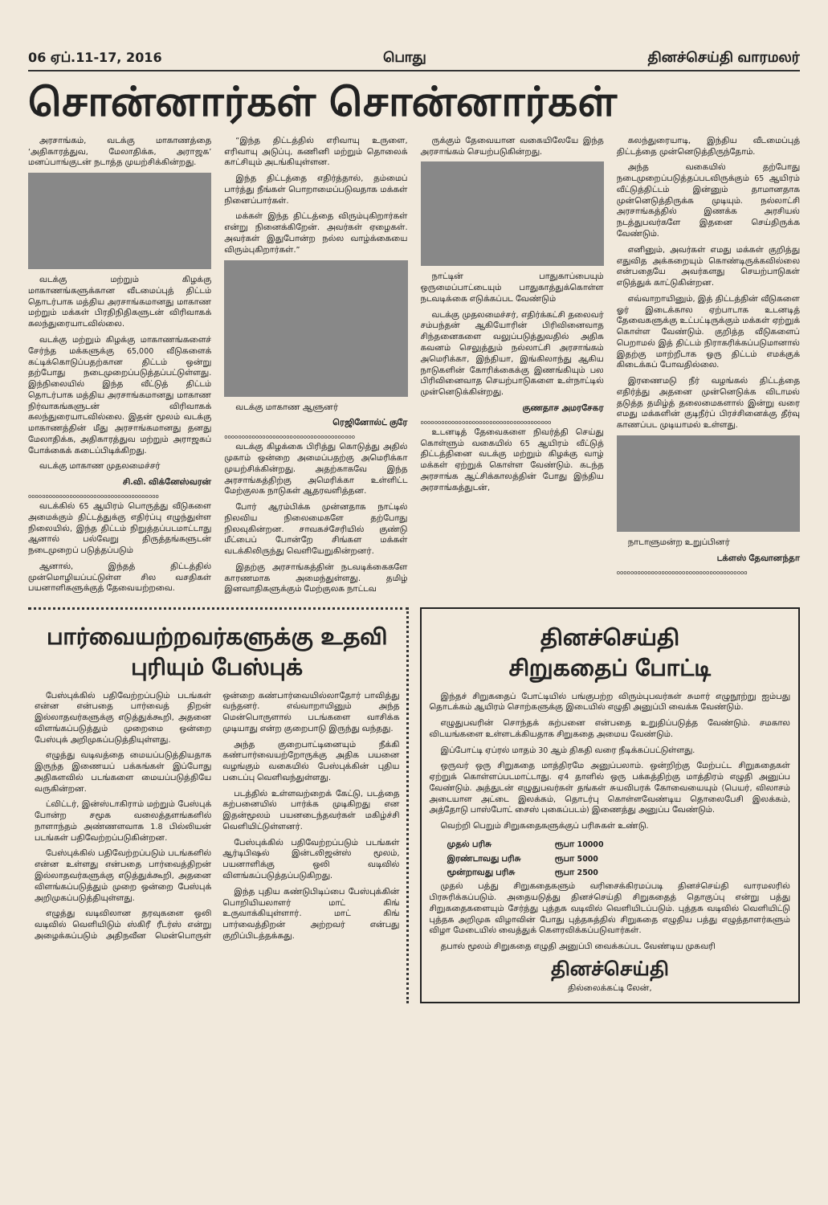06 ஏப்.11-17, 2016 பொது தினச்செய்தி வாரமலர்
சொன்னார்கள் சொன்னார்கள்
அரசாங்கம், வடக்கு மாகாணத்தை ‘அதிகாரத்துவ, மேலாதிக்க, அராஜக’ மனப்பாங்குடன் நடாத்த முயற்சிக்கின்றது.
வடக்கு மற்றும் கிழக்கு மாகாணங்களுக்கான வீடமைப்புத் திட்டம் தொடர்பாக மத்திய அரசாங்கமானது மாகாண மற்றும் மக்கள் பிரதிநிதிகளுடன் விரிவாகக் கலந்துரையாடவில்லை.
வடக்கு மற்றும் கிழக்கு மாகாணங்களைச் சேர்ந்த மக்களுக்கு 65,000 வீடுகளைக் கட்டிக்கொடுப்பதற்கான திட்டம் ஒன்று தற்போது நடைமுறைப்படுத்தப்பட்டுள்ளது. இந்நிலையில் இந்த வீட்டுத் திட்டம் தொடர்பாக மத்திய அரசாங்கமானது மாகாண நிர்வாகங்களுடன் விரிவாகக் கலந்துரையாடவில்லை. இதன் மூலம் வடக்கு மாகாணத்தின் மீது அரசாங்கமானது தனது மேலாதிக்க, அதிகாரத்துவ மற்றும் அராஜகப் போக்கைக் கடைப்பிடிக்கிறது.
வடக்கு மாகாண முதலமைச்சர்
சி.வி. விக்னேஸ்வரன்
oooooooooooooooooooooooooooooooooooooo
வடக்கில் 65 ஆயிரம் பொருத்து வீடுகளை அமைக்கும் திட்டத்துக்கு எதிர்ப்பு எழுந்துள்ள நிலையில், இந்த திட்டம் நிறுத்தப்படமாட்டாது ஆனால் பல்வேறு திருத்தங்களுடன் நடைமுறைப் படுத்தப்படும்
ஆனால், இந்தத் திட்டத்தில் முன்மொழியப்பட்டுள்ள சில வசதிகள் பயனாளிகளுக்குத் தேவையற்றவை.
“இந்த திட்டத்தில் எரிவாயு உருளை, எரிவாயு அடுப்பு, கணினி மற்றும் தொலைக் காட்சியும் அடங்கியுள்ளன.
இந்த திட்டத்தை எதிர்த்தால், தம்மைப் பார்த்து நீங்கள் பொறாமைப்படுவதாக மக்கள் நினைப்பார்கள்.
மக்கள் இந்த திட்டத்தை விரும்புகிறார்கள் என்று நினைக்கிறேன். அவர்கள் ஏழைகள். அவர்கள் இதுபோன்ற நல்ல வாழ்க்கையை விரும்புகிறார்கள்.”
வடக்கு மாகாண ஆளுனர்
ரெஜினோல்ட் குரே
oooooooooooooooooooooooooooooooooooooo
வடக்கு கிழக்கை பிரித்து கொடுத்து அதில் முகாம் ஒன்றை அமைப்பதற்கு அமெரிக்கா முயற்சிக்கின்றது. அதற்காகவே இந்த அரசாங்கத்திற்கு அமெரிக்கா உள்ளிட்ட மேற்குலக நாடுகள் ஆதரவளித்தன.
போர் ஆரம்பிக்க முன்னதாக நாட்டில் நிலவிய நிலைமைகளே தற்போது நிலவுகின்றன. சாவகச்சேரியில் குண்டு மீட்பைப் போன்றே சிங்கள மக்கள் வடக்கிலிருந்து வெளியேறுகின்றனர்.
இதற்கு அரசாங்கத்தின் நடவடிக்கைகளே காரணமாக அமைந்துள்ளது. தமிழ் இனவாதிகளுக்கும் மேற்குலக நாட்டவ
ருக்கும் தேவையான வகையிலேயே இந்த அரசாங்கம் செயற்படுகின்றது.
நாட்டின் பாதுகாப்பையும் ஒருமைப்பாட்டையும் பாதுகாத்துக்கொள்ள நடவடிக்கை எடுக்கப்பட வேண்டும்
வடக்கு முதலமைச்சர், எதிர்க்கட்சி தலைவர் சம்பந்தன் ஆகியோரின் பிரிவினைவாத சிந்தனைகளை வலுப்படுத்துவதில் அதிக கவனம் செலுத்தும் நல்லாட்சி அரசாங்கம் அமெரிக்கா, இந்தியா, இங்கிலாந்து ஆகிய நாடுகளின் கோரிக்கைக்கு இணங்கியும் பல பிரிவினைவாத செயற்பாடுகளை உள்நாட்டில் முன்னெடுக்கின்றது.
குணதாச அமரசேகர
oooooooooooooooooooooooooooooooooooooo
உடனடித் தேவைகளை நிவர்த்தி செய்து கொள்ளும் வகையில் 65 ஆயிரம் வீட்டுத் திட்டத்தினை வடக்கு மற்றும் கிழக்கு வாழ் மக்கள் ஏற்றுக் கொள்ள வேண்டும். கடந்த அரசாங்க ஆட்சிக்காலத்தின் போது இந்திய அரசாங்கத்துடன்,
கலந்துரையாடி, இந்திய வீடமைப்புத் திட்டத்தை முன்னெடுத்திருந்தோம்.
அந்த வகையில் தற்போது நடைமுறைப்படுத்தப்படவிருக்கும் 65 ஆயிரம் வீட்டுத்திட்டம் இன்னும் தாமானதாக முன்னெடுத்திருக்க முடியும். நல்லாட்சி அரசாங்கத்தில் இணக்க அரசியல் நடத்துபவர்களே இதனை செய்திருக்க வேண்டும்.
எனினும், அவர்கள் எமது மக்கள் குறித்து எதுவித அக்கறையும் கொண்டிருக்கவில்லை என்பதையே அவர்களது செயற்பாடுகள் எடுத்துக் காட்டுகின்றன.
எவ்வாறாயினும், இத் திட்டத்தின் வீடுகளை ஓர் இடைக்கால ஏற்பாடாக உடனடித் தேவைகளுக்கு உட்பட்டிருக்கும் மக்கள் ஏற்றுக் கொள்ள வேண்டும். குறித்த வீடுகளைப் பெறாமல் இத் திட்டம் நிராகரிக்கப்படுமானால் இதற்கு மாற்றீடாக ஒரு திட்டம் எமக்குக் கிடைக்கப் போவதில்லை.
இரணைமடு நீர் வழங்கல் திட்டத்தை எதிர்த்து அதனை முன்னெடுக்க விடாமல் தடுத்த தமிழ்த் தலைமைகளால் இன்று வரை எமது மக்களின் குடிநீர்ப் பிரச்சினைக்கு தீர்வு காணப்பட முடியாமல் உள்ளது.
நாடாளுமன்ற உறுப்பினர்
டக்ளஸ் தேவானந்தா
oooooooooooooooooooooooooooooooooooooo
பார்வையற்றவர்களுக்கு உதவி புரியும் பேஸ்புக்
பேஸ்புக்கில் பதிவேற்றப்படும் படங்கள் என்ன என்பதை பார்வைத் திறன் இல்லாதவர்களுக்கு எடுத்துக்கூறி, அதனை விளங்கப்படுத்தும் முறைமை ஒன்றை பேஸ்புக் அறிமுகப்படுத்தியுள்ளது.
எழுத்து வடிவத்தை மையப்படுத்தியதாக இருந்த இணையப் பக்கங்கள் இப்போது அதிகளவில் படங்களை மையப்படுத்தியே வருகின்றன.
ட்விட்டர், இன்ஸ்டாகிராம் மற்றும் பேஸ்புக் போன்ற சமூக வலைத்தளங்களில் நாளாந்தம் அண்ணளவாக 1.8 பில்லியன் படங்கள் பதிவேற்றப்படுகின்றன.
பேஸ்புக்கில் பதிவேற்றப்படும் படங்களில் என்ன உள்ளது என்பதை பார்வைத்திறன் இல்லாதவர்களுக்கு எடுத்துக்கூறி, அதனை விளங்கப்படுத்தும் முறை ஒன்றை பேஸ்புக் அறிமுகப்படுத்தியுள்ளது.
எழுத்து வடிவிலான தரவுகளை ஒலி வடிவில் வெளியிடும் ஸ்கிரீ ரீடர்ஸ் என்று அழைக்கப்படும் அதிநவீன மென்பொருள் ஒன்றை கண்பார்வையில்லாதோர் பாவித்து வந்தனர். எவ்வாறாயினும் அந்த மென்பொருளால் படங்களை வாசிக்க முடியாது என்ற குறைபாடு இருந்து வந்தது.
அந்த குறைபாட்டினையும் நீக்கி கண்பார்வையற்றோருக்கு அதிக பயனை வழங்கும் வகையில் பேஸ்புக்கின் புதிய படைப்பு வெளிவந்துள்ளது.
படத்தில் உள்ளவற்றைக் கேட்டு, படத்தை கற்பனையில் பார்க்க முடிகிறது என இதன்மூலம் பயனடைந்தவர்கள் மகிழ்ச்சி வெளியிட்டுள்ளனர்.
பேஸ்புக்கில் பதிவேற்றப்படும் படங்கள் ஆர்டிபிஷல் இன்டலிஜன்ஸ் மூலம், பயனாளிக்கு ஒலி வடிவில் விளங்கப்படுத்தப்படுகிறது.
இந்த புதிய கண்டுபிடிப்பை பேஸ்புக்கின் பொறியியலாளர் மாட் கிங் உருவாக்கியுள்ளார். மாட் கிங் பார்வைத்திறன் அற்றவர் என்பது குறிப்பிடத்தக்கது.
தினச்செய்தி
சிறுகதைப் போட்டி
இந்தச் சிறுகதைப் போட்டியில் பங்குபற்ற விரும்புபவர்கள் சுமார் எழுநூற்று ஐம்பது தொடக்கம் ஆயிரம் சொற்களுக்கு இடையில் எழுதி அனுப்பி வைக்க வேண்டும்.
எழுதுபவரின் சொந்தக் கற்பனை என்பதை உறுதிப்படுத்த வேண்டும். சமகால விடயங்களை உள்ளடக்கியதாக சிறுகதை அமைய வேண்டும்.
இப்போட்டி ஏப்ரல் மாதம் 30 ஆம் திகதி வரை நீடிக்கப்பட்டுள்ளது.
ஒருவர் ஒரு சிறுகதை மாத்திரமே அனுப்பலாம். ஒன்றிற்கு மேற்பட்ட சிறுகதைகள் ஏற்றுக் கொள்ளப்படமாட்டாது. ஏ4 தாளில் ஒரு பக்கத்திற்கு மாத்திரம் எழுதி அனுப்ப வேண்டும். அத்துடன் எழுதுபவர்கள் தங்கள் சுயவிபரக் கோவையையும் (பெயர், விலாசம் அடையாள அட்டை இலக்கம், தொடர்பு கொள்ளவேண்டிய தொலைபேசி இலக்கம், அத்தோடு பாஸ்போட் சைஸ் புகைப்படம்) இணைத்து அனுப்ப வேண்டும்.
வெற்றி பெறும் சிறுகதைகளுக்குப் பரிசுகள் உண்டு.
| முதல் பரிசு | ரூபா 10000 |
| இரண்டாவது பரிசு | ரூபா 5000 |
| மூன்றாவது பரிசு | ரூபா 2500 |
முதல் பத்து சிறுகதைகளும் வரிசைக்கிரமப்படி தினச்செய்தி வாரமலரில் பிரசுரிக்கப்படும். அதையடுத்து தினச்செய்தி சிறுகதைத் தொகுப்பு என்று பத்து சிறுகதைகளையும் சேர்த்து புத்தக வடிவில் வெளியிடப்படும். புத்தக வடிவில் வெளியிட்டு புத்தக அறிமுக விழாவின் போது புத்தகத்தில் சிறுகதை எழுதிய பத்து எழுத்தாளர்களும் விழா மேடையில் வைத்துக் கௌரவிக்கப்படுவார்கள்.
தபால் மூலம் சிறுகதை எழுதி அனுப்பி வைக்கப்பட வேண்டிய முகவரி
தினச்செய்தி
தில்லைக்கட்டி லேன்,